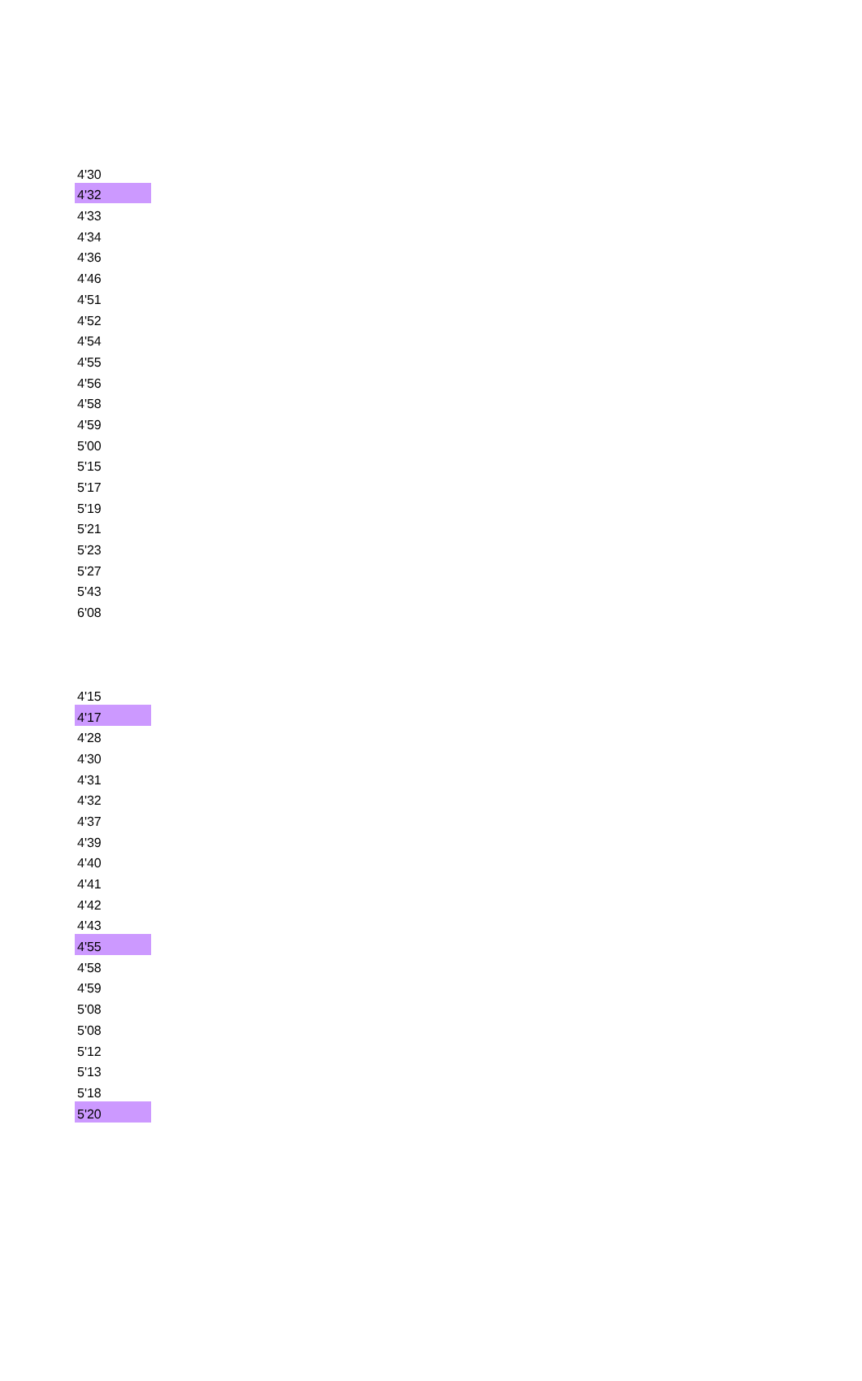| 4'30 |
| 4'32 |
| 4'33 |
| 4'34 |
| 4'36 |
| 4'46 |
| 4'51 |
| 4'52 |
| 4'54 |
| 4'55 |
| 4'56 |
| 4'58 |
| 4'59 |
| 5'00 |
| 5'15 |
| 5'17 |
| 5'19 |
| 5'21 |
| 5'23 |
| 5'27 |
| 5'43 |
| 6'08 |
| 4'15 |
| 4'17 |
| 4'28 |
| 4'30 |
| 4'31 |
| 4'32 |
| 4'37 |
| 4'39 |
| 4'40 |
| 4'41 |
| 4'42 |
| 4'43 |
| 4'55 |
| 4'58 |
| 4'59 |
| 5'08 |
| 5'08 |
| 5'12 |
| 5'13 |
| 5'18 |
| 5'20 |